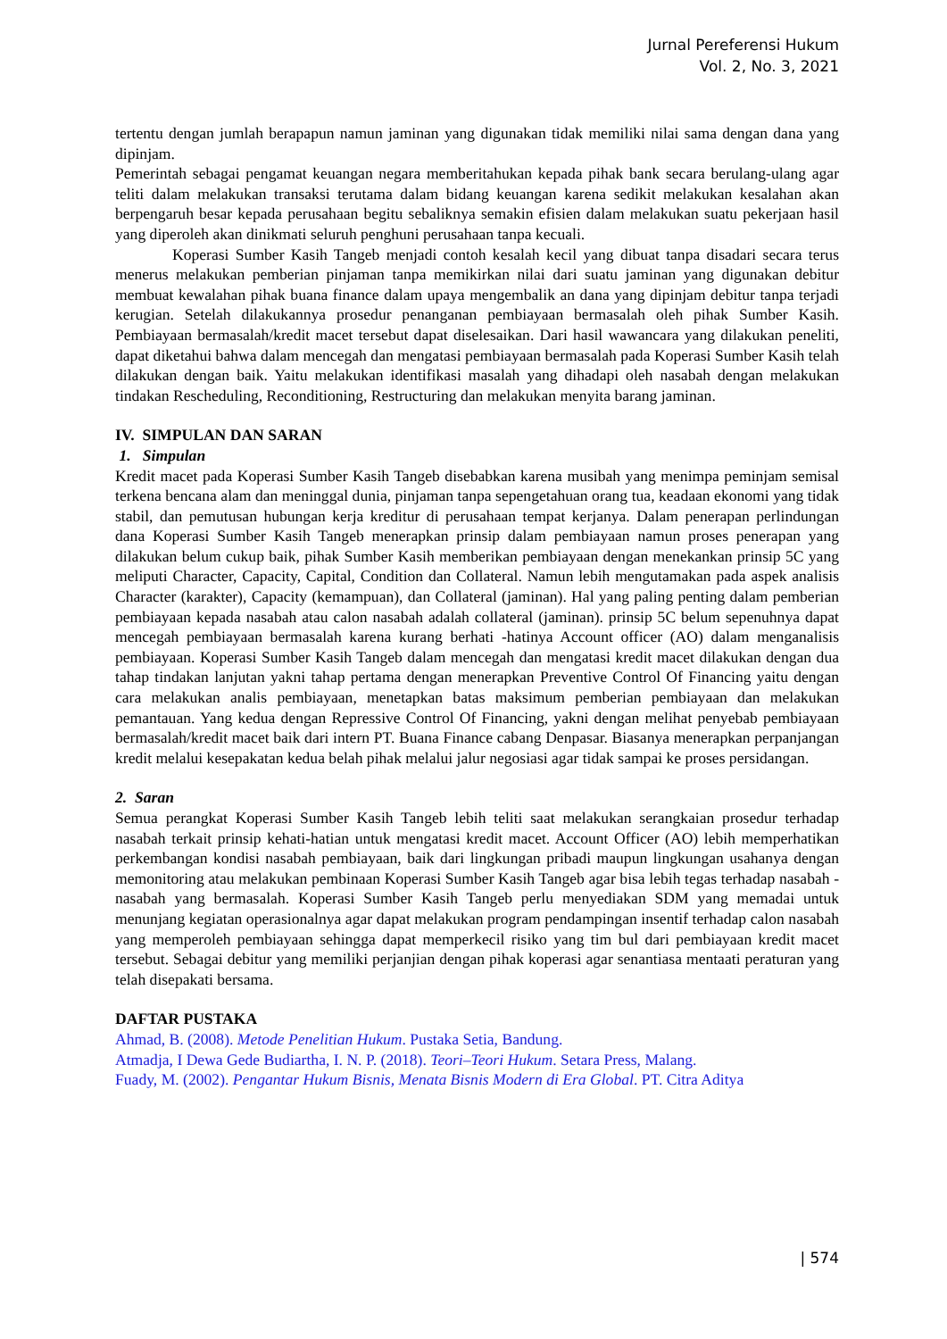Jurnal Pereferensi Hukum
Vol. 2, No. 3, 2021
tertentu dengan jumlah berapapun namun jaminan yang digunakan tidak memiliki nilai sama dengan dana yang dipinjam.
Pemerintah sebagai pengamat keuangan negara memberitahukan kepada pihak bank secara berulang-ulang agar teliti dalam melakukan transaksi terutama dalam bidang keuangan karena sedikit melakukan kesalahan akan berpengaruh besar kepada perusahaan begitu sebaliknya semakin efisien dalam melakukan suatu pekerjaan hasil yang diperoleh akan dinikmati seluruh penghuni perusahaan tanpa kecuali.
Koperasi Sumber Kasih Tangeb menjadi contoh kesalah kecil yang dibuat tanpa disadari secara terus menerus melakukan pemberian pinjaman tanpa memikirkan nilai dari suatu jaminan yang digunakan debitur membuat kewalahan pihak buana finance dalam upaya mengembalik an dana yang dipinjam debitur tanpa terjadi kerugian. Setelah dilakukannya prosedur penanganan pembiayaan bermasalah oleh pihak Sumber Kasih. Pembiayaan bermasalah/kredit macet tersebut dapat diselesaikan. Dari hasil wawancara yang dilakukan peneliti, dapat diketahui bahwa dalam mencegah dan mengatasi pembiayaan bermasalah pada Koperasi Sumber Kasih telah dilakukan dengan baik. Yaitu melakukan identifikasi masalah yang dihadapi oleh nasabah dengan melakukan tindakan Rescheduling, Reconditioning, Restructuring dan melakukan menyita barang jaminan.
IV. SIMPULAN DAN SARAN
1. Simpulan
Kredit macet pada Koperasi Sumber Kasih Tangeb disebabkan karena musibah yang menimpa peminjam semisal terkena bencana alam dan meninggal dunia, pinjaman tanpa sepengetahuan orang tua, keadaan ekonomi yang tidak stabil, dan pemutusan hubungan kerja kreditur di perusahaan tempat kerjanya. Dalam penerapan perlindungan dana Koperasi Sumber Kasih Tangeb menerapkan prinsip dalam pembiayaan namun proses penerapan yang dilakukan belum cukup baik, pihak Sumber Kasih memberikan pembiayaan dengan menekankan prinsip 5C yang meliputi Character, Capacity, Capital, Condition dan Collateral. Namun lebih mengutamakan pada aspek analisis Character (karakter), Capacity (kemampuan), dan Collateral (jaminan). Hal yang paling penting dalam pemberian pembiayaan kepada nasabah atau calon nasabah adalah collateral (jaminan). prinsip 5C belum sepenuhnya dapat mencegah pembiayaan bermasalah karena kurang berhati -hatinya Account officer (AO) dalam menganalisis pembiayaan. Koperasi Sumber Kasih Tangeb dalam mencegah dan mengatasi kredit macet dilakukan dengan dua tahap tindakan lanjutan yakni tahap pertama dengan menerapkan Preventive Control Of Financing yaitu dengan cara melakukan analis pembiayaan, menetapkan batas maksimum pemberian pembiayaan dan melakukan pemantauan. Yang kedua dengan Repressive Control Of Financing, yakni dengan melihat penyebab pembiayaan bermasalah/kredit macet baik dari intern PT. Buana Finance cabang Denpasar. Biasanya menerapkan perpanjangan kredit melalui kesepakatan kedua belah pihak melalui jalur negosiasi agar tidak sampai ke proses persidangan.
2. Saran
Semua perangkat Koperasi Sumber Kasih Tangeb lebih teliti saat melakukan serangkaian prosedur terhadap nasabah terkait prinsip kehati-hatian untuk mengatasi kredit macet. Account Officer (AO) lebih memperhatikan perkembangan kondisi nasabah pembiayaan, baik dari lingkungan pribadi maupun lingkungan usahanya dengan memonitoring atau melakukan pembinaan Koperasi Sumber Kasih Tangeb agar bisa lebih tegas terhadap nasabah -nasabah yang bermasalah. Koperasi Sumber Kasih Tangeb perlu menyediakan SDM yang memadai untuk menunjang kegiatan operasionalnya agar dapat melakukan program pendampingan insentif terhadap calon nasabah yang memperoleh pembiayaan sehingga dapat memperkecil risiko yang tim bul dari pembiayaan kredit macet tersebut. Sebagai debitur yang memiliki perjanjian dengan pihak koperasi agar senantiasa mentaati peraturan yang telah disepakati bersama.
DAFTAR PUSTAKA
Ahmad, B. (2008). Metode Penelitian Hukum. Pustaka Setia, Bandung.
Atmadja, I Dewa Gede Budiartha, I. N. P. (2018). Teori–Teori Hukum. Setara Press, Malang.
Fuady, M. (2002). Pengantar Hukum Bisnis, Menata Bisnis Modern di Era Global. PT. Citra Aditya
| 574